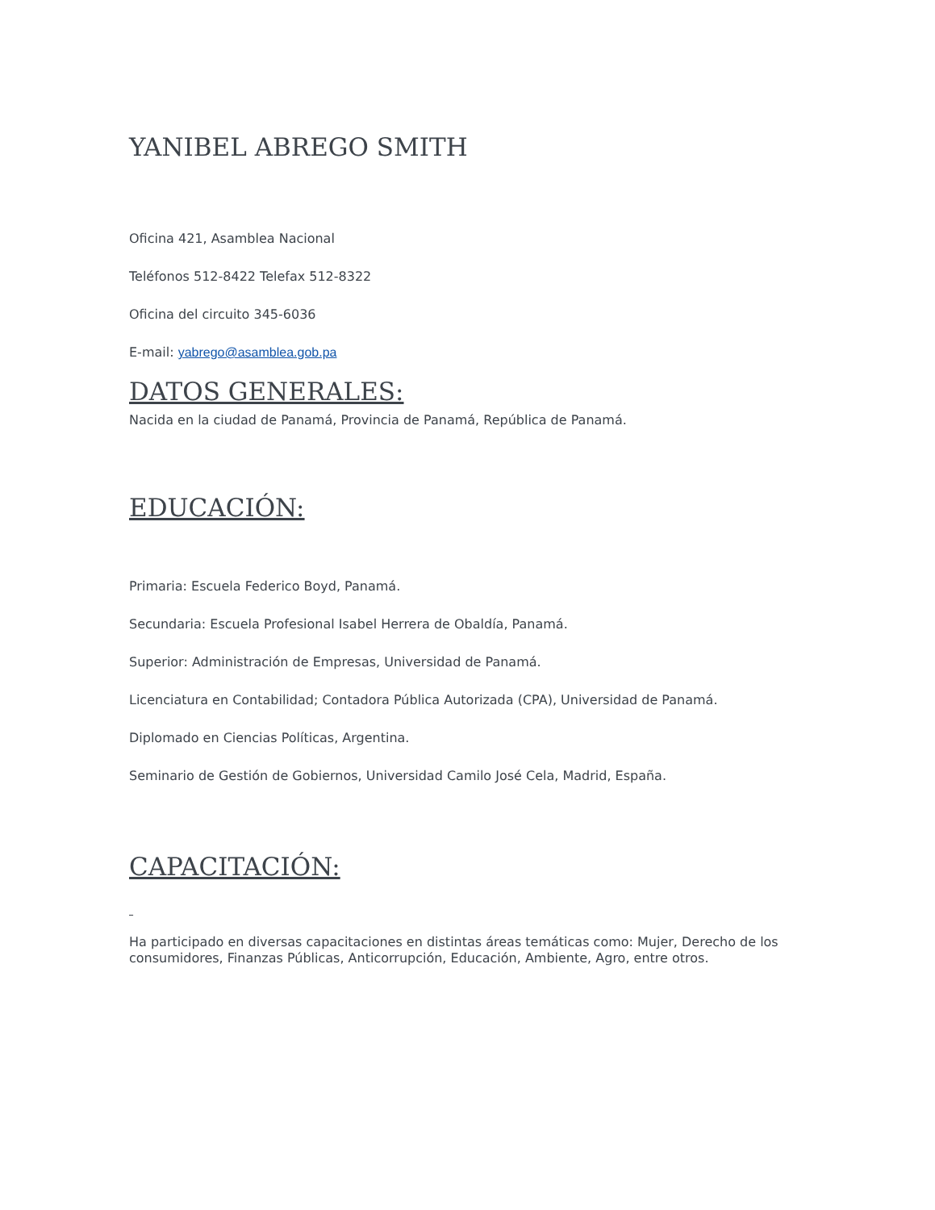YANIBEL ABREGO SMITH
Oficina 421, Asamblea Nacional
Teléfonos 512-8422 Telefax 512-8322
Oficina del circuito 345-6036
E-mail: yabrego@asamblea.gob.pa
DATOS GENERALES:
Nacida en la ciudad de Panamá, Provincia de Panamá, República de Panamá.
EDUCACIÓN:
Primaria: Escuela Federico Boyd, Panamá.
Secundaria: Escuela Profesional Isabel Herrera de Obaldía, Panamá.
Superior: Administración de Empresas, Universidad de Panamá.
Licenciatura en Contabilidad; Contadora Pública Autorizada (CPA), Universidad de Panamá.
Diplomado en Ciencias Políticas, Argentina.
Seminario de Gestión de Gobiernos, Universidad Camilo José Cela, Madrid, España.
CAPACITACIÓN:
Ha participado en diversas capacitaciones en distintas áreas temáticas como: Mujer, Derecho de los consumidores, Finanzas Públicas, Anticorrupción, Educación, Ambiente, Agro, entre otros.